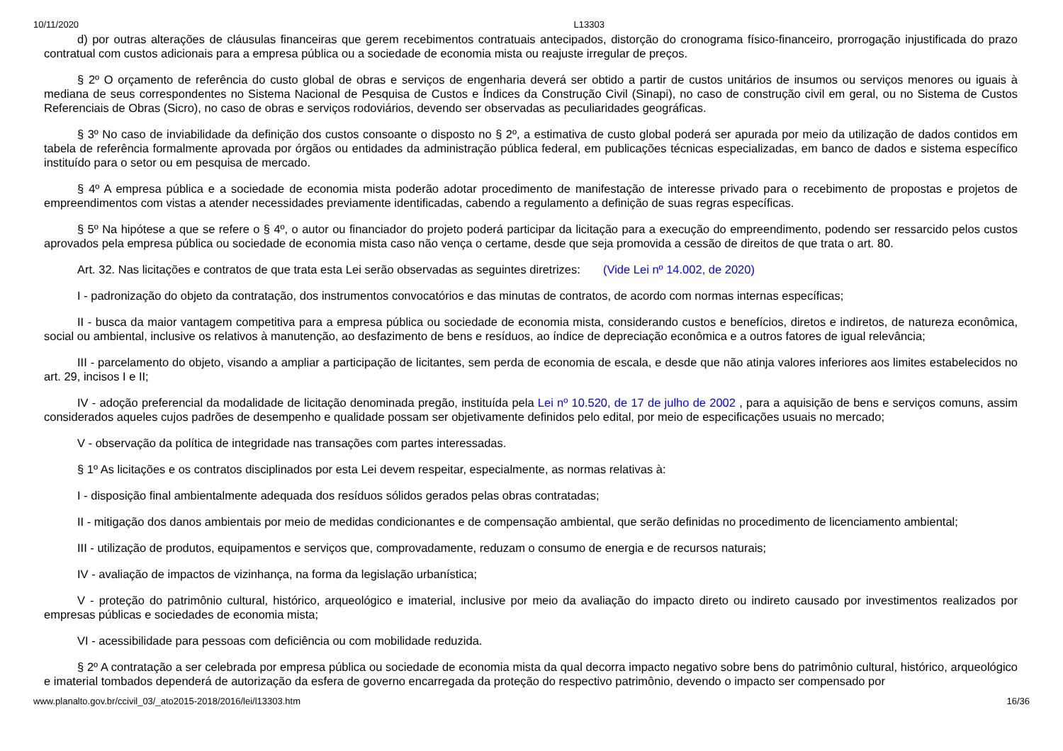10/11/2020 L13303
d) por outras alterações de cláusulas financeiras que gerem recebimentos contratuais antecipados, distorção do cronograma físico-financeiro, prorrogação injustificada do prazo contratual com custos adicionais para a empresa pública ou a sociedade de economia mista ou reajuste irregular de preços.
§ 2º O orçamento de referência do custo global de obras e serviços de engenharia deverá ser obtido a partir de custos unitários de insumos ou serviços menores ou iguais à mediana de seus correspondentes no Sistema Nacional de Pesquisa de Custos e Índices da Construção Civil (Sinapi), no caso de construção civil em geral, ou no Sistema de Custos Referenciais de Obras (Sicro), no caso de obras e serviços rodoviários, devendo ser observadas as peculiaridades geográficas.
§ 3º No caso de inviabilidade da definição dos custos consoante o disposto no § 2º, a estimativa de custo global poderá ser apurada por meio da utilização de dados contidos em tabela de referência formalmente aprovada por órgãos ou entidades da administração pública federal, em publicações técnicas especializadas, em banco de dados e sistema específico instituído para o setor ou em pesquisa de mercado.
§ 4º A empresa pública e a sociedade de economia mista poderão adotar procedimento de manifestação de interesse privado para o recebimento de propostas e projetos de empreendimentos com vistas a atender necessidades previamente identificadas, cabendo a regulamento a definição de suas regras específicas.
§ 5º Na hipótese a que se refere o § 4º, o autor ou financiador do projeto poderá participar da licitação para a execução do empreendimento, podendo ser ressarcido pelos custos aprovados pela empresa pública ou sociedade de economia mista caso não vença o certame, desde que seja promovida a cessão de direitos de que trata o art. 80.
Art. 32. Nas licitações e contratos de que trata esta Lei serão observadas as seguintes diretrizes: (Vide Lei nº 14.002, de 2020)
I - padronização do objeto da contratação, dos instrumentos convocatórios e das minutas de contratos, de acordo com normas internas específicas;
II - busca da maior vantagem competitiva para a empresa pública ou sociedade de economia mista, considerando custos e benefícios, diretos e indiretos, de natureza econômica, social ou ambiental, inclusive os relativos à manutenção, ao desfazimento de bens e resíduos, ao índice de depreciação econômica e a outros fatores de igual relevância;
III - parcelamento do objeto, visando a ampliar a participação de licitantes, sem perda de economia de escala, e desde que não atinja valores inferiores aos limites estabelecidos no art. 29, incisos I e II;
IV - adoção preferencial da modalidade de licitação denominada pregão, instituída pela Lei nº 10.520, de 17 de julho de 2002 , para a aquisição de bens e serviços comuns, assim considerados aqueles cujos padrões de desempenho e qualidade possam ser objetivamente definidos pelo edital, por meio de especificações usuais no mercado;
V - observação da política de integridade nas transações com partes interessadas.
§ 1º As licitações e os contratos disciplinados por esta Lei devem respeitar, especialmente, as normas relativas à:
I - disposição final ambientalmente adequada dos resíduos sólidos gerados pelas obras contratadas;
II - mitigação dos danos ambientais por meio de medidas condicionantes e de compensação ambiental, que serão definidas no procedimento de licenciamento ambiental;
III - utilização de produtos, equipamentos e serviços que, comprovadamente, reduzam o consumo de energia e de recursos naturais;
IV - avaliação de impactos de vizinhança, na forma da legislação urbanística;
V - proteção do patrimônio cultural, histórico, arqueológico e imaterial, inclusive por meio da avaliação do impacto direto ou indireto causado por investimentos realizados por empresas públicas e sociedades de economia mista;
VI - acessibilidade para pessoas com deficiência ou com mobilidade reduzida.
§ 2º A contratação a ser celebrada por empresa pública ou sociedade de economia mista da qual decorra impacto negativo sobre bens do patrimônio cultural, histórico, arqueológico e imaterial tombados dependerá de autorização da esfera de governo encarregada da proteção do respectivo patrimônio, devendo o impacto ser compensado por
www.planalto.gov.br/ccivil_03/_ato2015-2018/2016/lei/l13303.htm 16/36